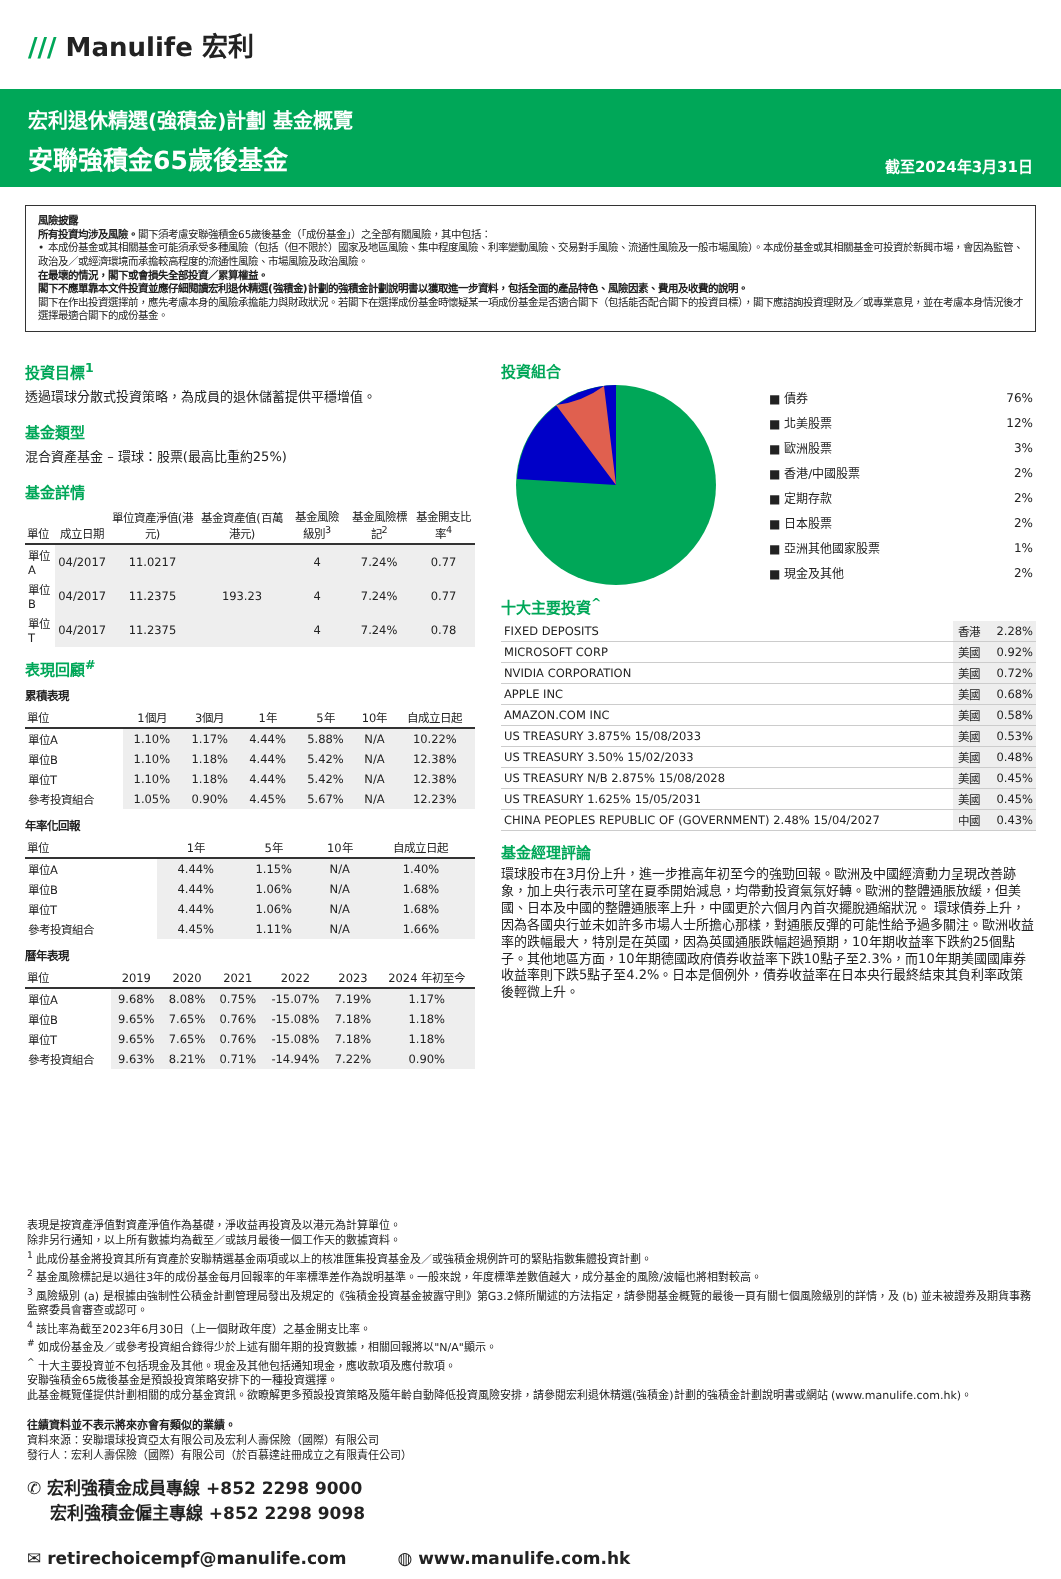/// Manulife 宏利
宏利退休精選(強積金)計劃 基金概覽
安聯強積金65歲後基金 截至2024年3月31日
風險披露
所有投資均涉及風險。閣下須考慮安聯強積金65歲後基金（「成份基金」）之全部有關風險，其中包括：
• 本成份基金或其相關基金可能須承受多種風險（包括（但不限於）國家及地區風險、集中程度風險、利率變動風險、交易對手風險、流通性風險及一般市場風險）。本成份基金或其相關基金可投資於新興市場，會因為監管、政治及／或經濟環境而承擔較高程度的流通性風險、市場風險及政治風險。
在最壞的情況，閣下或會損失全部投資／累算權益。
閣下不應單靠本文件投資並應仔細閱讀宏利退休精選(強積金)計劃的強積金計劃說明書以獲取進一步資料，包括全面的產品特色、風險因素、費用及收費的說明。
閣下在作出投資選擇前，應先考慮本身的風險承擔能力與財政狀況。若閣下在選擇成份基金時懷疑某一項成份基金是否適合閣下（包括能否配合閣下的投資目標），閣下應諮詢投資理財及／或專業意見，並在考慮本身情況後才選擇最適合閣下的成份基金。
投資目標<sup>1</sup>
透過環球分散式投資策略，為成員的退休儲蓄提供平穩增值。
基金類型
混合資產基金 – 環球：股票(最高比重約25%)
基金詳情
| 單位 | 成立日期 | 單位資產淨值(港元) | 基金資產值(百萬港元) | 基金風險級別<sup>3</sup> | 基金風險標記<sup>2</sup> | 基金開支比率<sup>4</sup> |
| --- | --- | --- | --- | --- | --- | --- |
| 單位A | 04/2017 | 11.0217 | 193.23 | 4 | 7.24% | 0.77 |
| 單位B | 04/2017 | 11.2375 | | 4 | 7.24% | 0.77 |
| 單位T | 04/2017 | 11.2375 | | 4 | 7.24% | 0.78 |
表現回顧<sup>#</sup>
累積表現
| 單位 | 1個月 | 3個月 | 1年 | 5年 | 10年 | 自成立日起 |
| --- | --- | --- | --- | --- | --- | --- |
| 單位A | 1.10% | 1.17% | 4.44% | 5.88% | N/A | 10.22% |
| 單位B | 1.10% | 1.18% | 4.44% | 5.42% | N/A | 12.38% |
| 單位T | 1.10% | 1.18% | 4.44% | 5.42% | N/A | 12.38% |
| 參考投資組合 | 1.05% | 0.90% | 4.45% | 5.67% | N/A | 12.23% |
年率化回報
| 單位 | 1年 | 5年 | 10年 | 自成立日起 |
| --- | --- | --- | --- | --- |
| 單位A | 4.44% | 1.15% | N/A | 1.40% |
| 單位B | 4.44% | 1.06% | N/A | 1.68% |
| 單位T | 4.44% | 1.06% | N/A | 1.68% |
| 參考投資組合 | 4.45% | 1.11% | N/A | 1.66% |
曆年表現
| 單位 | 2019 | 2020 | 2021 | 2022 | 2023 | 2024 年初至今 |
| --- | --- | --- | --- | --- | --- | --- |
| 單位A | 9.68% | 8.08% | 0.75% | -15.07% | 7.19% | 1.17% |
| 單位B | 9.65% | 7.65% | 0.76% | -15.08% | 7.18% | 1.18% |
| 單位T | 9.65% | 7.65% | 0.76% | -15.08% | 7.18% | 1.18% |
| 參考投資組合 | 9.63% | 8.21% | 0.71% | -14.94% | 7.22% | 0.90% |
投資組合
| ■ 債券 | 76% |
| ■ 北美股票 | 12% |
| ■ 歐洲股票 | 3% |
| ■ 香港/中國股票 | 2% |
| ■ 定期存款 | 2% |
| ■ 日本股票 | 2% |
| ■ 亞洲其他國家股票 | 1% |
| ■ 現金及其他 | 2% |
十大主要投資<sup>^</sup>
| FIXED DEPOSITS | 香港 | 2.28% |
| MICROSOFT CORP | 美國 | 0.92% |
| NVIDIA CORPORATION | 美國 | 0.72% |
| APPLE INC | 美國 | 0.68% |
| AMAZON.COM INC | 美國 | 0.58% |
| US TREASURY 3.875% 15/08/2033 | 美國 | 0.53% |
| US TREASURY 3.50% 15/02/2033 | 美國 | 0.48% |
| US TREASURY N/B 2.875% 15/08/2028 | 美國 | 0.45% |
| US TREASURY 1.625% 15/05/2031 | 美國 | 0.45% |
| CHINA PEOPLES REPUBLIC OF (GOVERNMENT) 2.48% 15/04/2027 | 中國 | 0.43% |
基金經理評論
環球股市在3月份上升，進一步推高年初至今的強勁回報。歐洲及中國經濟動力呈現改善跡象，加上央行表示可望在夏季開始減息，均帶動投資氣氛好轉。歐洲的整體通脹放緩，但美國、日本及中國的整體通脹率上升，中國更於六個月內首次擺脫通縮狀況。 環球債券上升，因為各國央行並未如許多市場人士所擔心那樣，對通脹反彈的可能性給予過多關注。歐洲收益率的跌幅最大，特別是在英國，因為英國通脹跌幅超過預期，10年期收益率下跌約25個點子。其他地區方面，10年期德國政府債券收益率下跌10點子至2.3%，而10年期美國國庫券收益率則下跌5點子至4.2%。日本是個例外，債券收益率在日本央行最終結束其負利率政策後輕微上升。
表現是按資產淨值對資產淨值作為基礎，淨收益再投資及以港元為計算單位。
除非另行通知，以上所有數據均為截至／或該月最後一個工作天的數據資料。
<sup>1</sup> 此成份基金將投資其所有資產於安聯精選基金兩項或以上的核准匯集投資基金及／或強積金規例許可的緊貼指數集體投資計劃。
<sup>2</sup> 基金風險標記是以過往3年的成份基金每月回報率的年率標準差作為說明基準。一般來說，年度標準差數值越大，成分基金的風險/波幅也將相對較高。
<sup>3</sup> 風險級別 (a) 是根據由強制性公積金計劃管理局發出及規定的《強積金投資基金披露守則》第G3.2條所闡述的方法指定，請參閱基金概覽的最後一頁有關七個風險級別的詳情，及 (b) 並未被證券及期貨事務監察委員會審查或認可。
<sup>4</sup> 該比率為截至2023年6月30日（上一個財政年度）之基金開支比率。
<sup>#</sup> 如成份基金及／或參考投資組合錄得少於上述有關年期的投資數據，相關回報將以"N/A"顯示。
<sup>^</sup> 十大主要投資並不包括現金及其他。現金及其他包括通知現金，應收款項及應付款項。
安聯強積金65歲後基金是預設投資策略安排下的一種投資選擇。
此基金概覽僅提供計劃相關的成分基金資訊。欲瞭解更多預設投資策略及隨年齡自動降低投資風險安排，請參閱宏利退休精選(強積金)計劃的強積金計劃說明書或網站 (www.manulife.com.hk)。
往績資料並不表示將來亦會有類似的業績。
資料來源：安聯環球投資亞太有限公司及宏利人壽保險（國際）有限公司
發行人：宏利人壽保險（國際）有限公司（於百慕達註冊成立之有限責任公司）
✆ 宏利強積金成員專線 +852 2298 9000
　 宏利強積金僱主專線 +852 2298 9098
✉ retirechoicempf@manulife.com　　　◍ www.manulife.com.hk